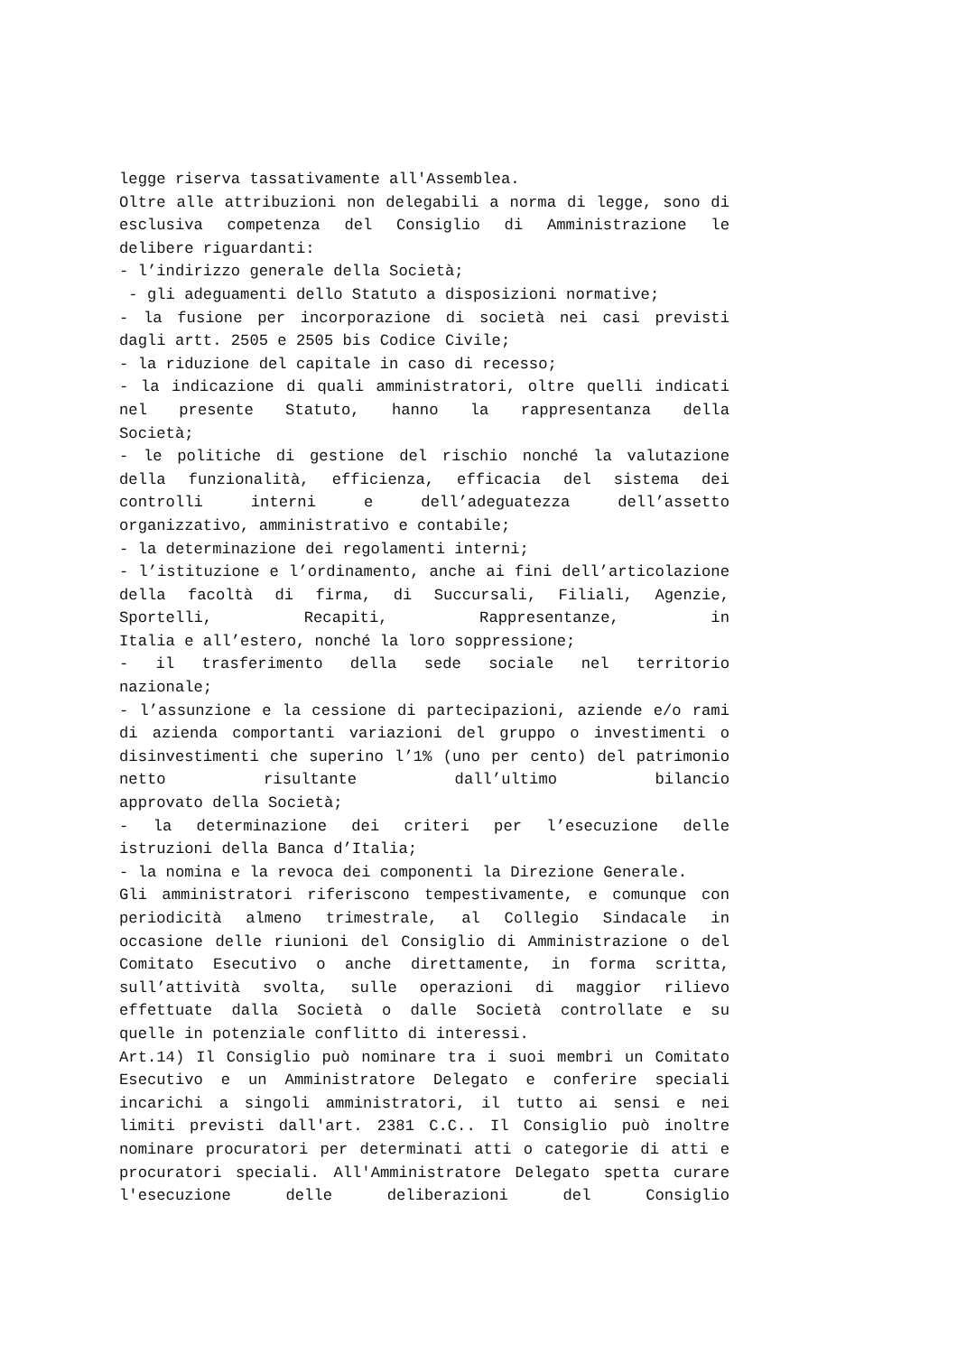legge riserva tassativamente all'Assemblea.
Oltre alle attribuzioni non delegabili a norma di legge, sono di esclusiva competenza del Consiglio di Amministrazione le
delibere riguardanti:
- l’indirizzo generale della Società;
- gli adeguamenti dello Statuto a disposizioni normative;
- la fusione per incorporazione di società nei casi previsti
dagli artt. 2505 e 2505 bis Codice Civile;
- la riduzione del capitale in caso di recesso;
- la indicazione di quali amministratori, oltre quelli indicati nel presente Statuto, hanno la rappresentanza della
Società;
- le politiche di gestione del rischio nonché la valutazione della funzionalità, efficienza, efficacia del sistema dei controlli interni e dell’adeguatezza dell’assetto
organizzativo, amministrativo e contabile;
- la determinazione dei regolamenti interni;
- l’istituzione e l’ordinamento, anche ai fini dell’articolazione della facoltà di firma, di Succursali, Filiali, Agenzie, Sportelli, Recapiti, Rappresentanze, in
Italia e all’estero, nonché la loro soppressione;
- il trasferimento della sede sociale nel territorio
nazionale;
- l’assunzione e la cessione di partecipazioni, aziende e/o rami di azienda comportanti variazioni del gruppo o investimenti o disinvestimenti che superino l’1% (uno per cento) del patrimonio netto risultante dall’ultimo bilancio
approvato della Società;
- la determinazione dei criteri per l’esecuzione delle
istruzioni della Banca d’Italia;
- la nomina e la revoca dei componenti la Direzione Generale.
Gli amministratori riferiscono tempestivamente, e comunque con periodicità almeno trimestrale, al Collegio Sindacale in occasione delle riunioni del Consiglio di Amministrazione o del Comitato Esecutivo o anche direttamente, in forma scritta, sull’attività svolta, sulle operazioni di maggior rilievo effettuate dalla Società o dalle Società controllate e su
quelle in potenziale conflitto di interessi.
Art.14) Il Consiglio può nominare tra i suoi membri un Comitato Esecutivo e un Amministratore Delegato e conferire speciali incarichi a singoli amministratori, il tutto ai sensi e nei limiti previsti dall'art. 2381 C.C.. Il Consiglio può inoltre nominare procuratori per determinati atti o categorie di atti e procuratori speciali. All'Amministratore Delegato spetta curare l'esecuzione delle deliberazioni del Consiglio